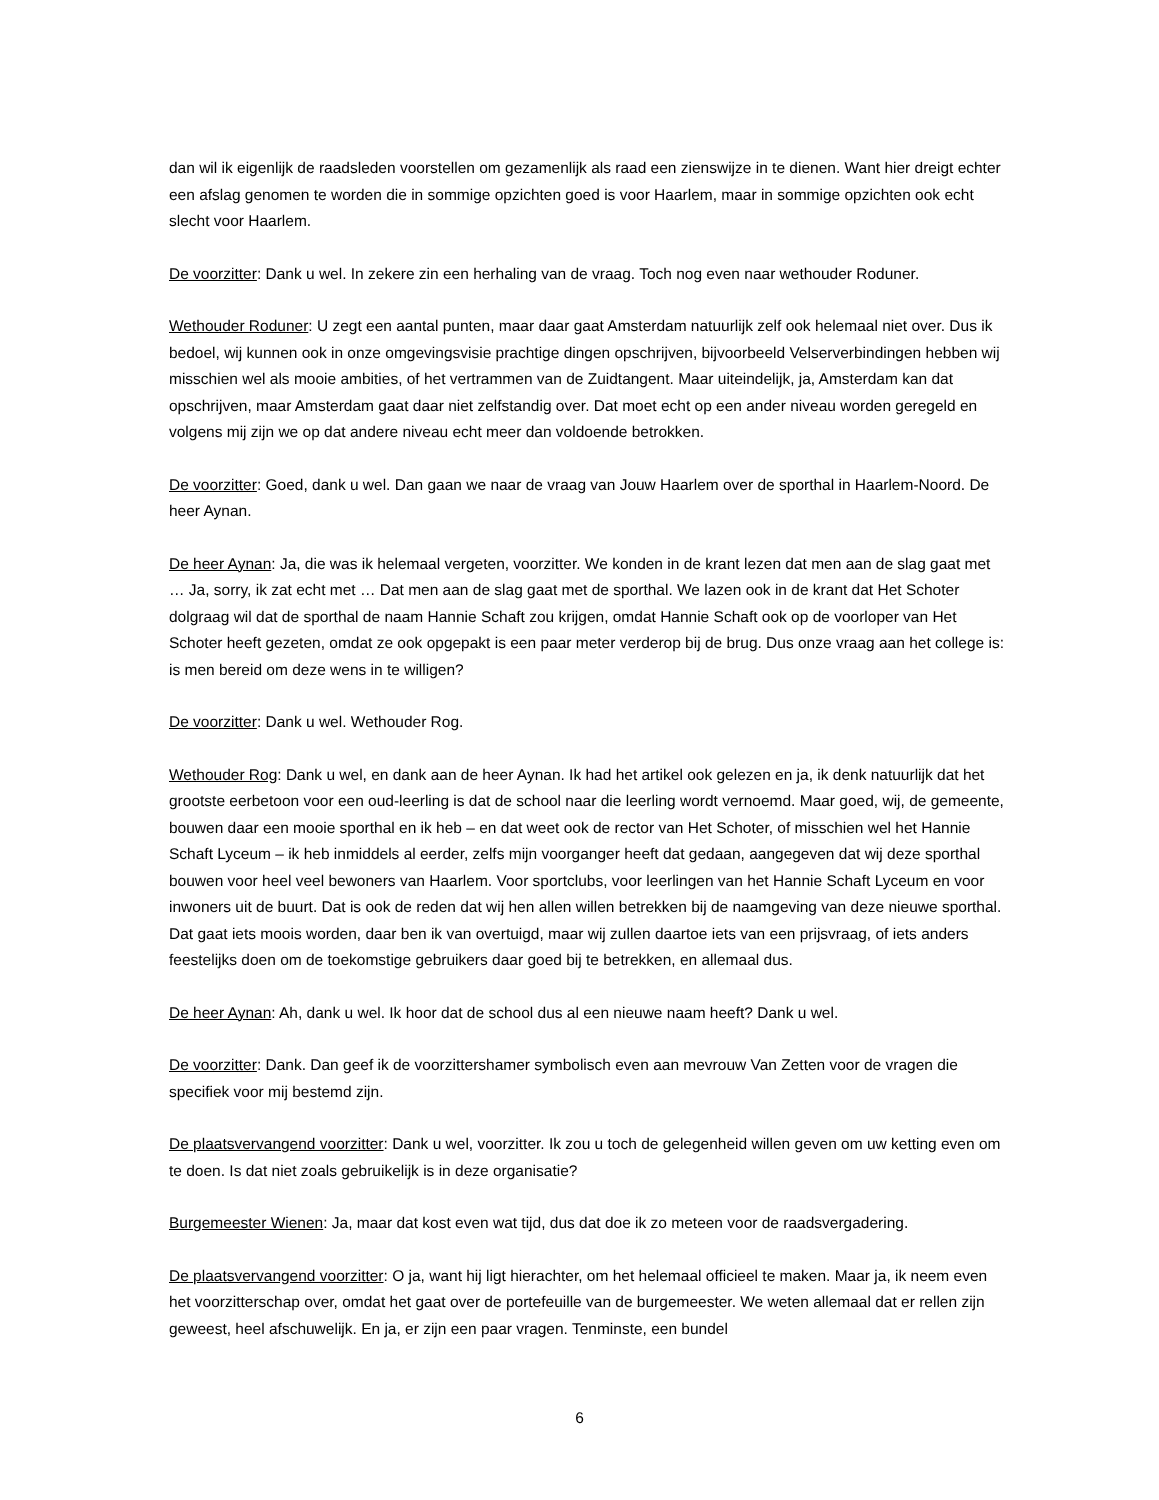dan wil ik eigenlijk de raadsleden voorstellen om gezamenlijk als raad een zienswijze in te dienen. Want hier dreigt echter een afslag genomen te worden die in sommige opzichten goed is voor Haarlem, maar in sommige opzichten ook echt slecht voor Haarlem.
De voorzitter: Dank u wel. In zekere zin een herhaling van de vraag. Toch nog even naar wethouder Roduner.
Wethouder Roduner: U zegt een aantal punten, maar daar gaat Amsterdam natuurlijk zelf ook helemaal niet over. Dus ik bedoel, wij kunnen ook in onze omgevingsvisie prachtige dingen opschrijven, bijvoorbeeld Velserverbindingen hebben wij misschien wel als mooie ambities, of het vertrammen van de Zuidtangent. Maar uiteindelijk, ja, Amsterdam kan dat opschrijven, maar Amsterdam gaat daar niet zelfstandig over. Dat moet echt op een ander niveau worden geregeld en volgens mij zijn we op dat andere niveau echt meer dan voldoende betrokken.
De voorzitter: Goed, dank u wel. Dan gaan we naar de vraag van Jouw Haarlem over de sporthal in Haarlem-Noord. De heer Aynan.
De heer Aynan: Ja, die was ik helemaal vergeten, voorzitter. We konden in de krant lezen dat men aan de slag gaat met … Ja, sorry, ik zat echt met … Dat men aan de slag gaat met de sporthal. We lazen ook in de krant dat Het Schoter dolgraag wil dat de sporthal de naam Hannie Schaft zou krijgen, omdat Hannie Schaft ook op de voorloper van Het Schoter heeft gezeten, omdat ze ook opgepakt is een paar meter verderop bij de brug. Dus onze vraag aan het college is: is men bereid om deze wens in te willigen?
De voorzitter: Dank u wel. Wethouder Rog.
Wethouder Rog: Dank u wel, en dank aan de heer Aynan. Ik had het artikel ook gelezen en ja, ik denk natuurlijk dat het grootste eerbetoon voor een oud-leerling is dat de school naar die leerling wordt vernoemd. Maar goed, wij, de gemeente, bouwen daar een mooie sporthal en ik heb – en dat weet ook de rector van Het Schoter, of misschien wel het Hannie Schaft Lyceum – ik heb inmiddels al eerder, zelfs mijn voorganger heeft dat gedaan, aangegeven dat wij deze sporthal bouwen voor heel veel bewoners van Haarlem. Voor sportclubs, voor leerlingen van het Hannie Schaft Lyceum en voor inwoners uit de buurt. Dat is ook de reden dat wij hen allen willen betrekken bij de naamgeving van deze nieuwe sporthal. Dat gaat iets moois worden, daar ben ik van overtuigd, maar wij zullen daartoe iets van een prijsvraag, of iets anders feestelijks doen om de toekomstige gebruikers daar goed bij te betrekken, en allemaal dus.
De heer Aynan: Ah, dank u wel. Ik hoor dat de school dus al een nieuwe naam heeft? Dank u wel.
De voorzitter: Dank. Dan geef ik de voorzittershamer symbolisch even aan mevrouw Van Zetten voor de vragen die specifiek voor mij bestemd zijn.
De plaatsvervangend voorzitter: Dank u wel, voorzitter. Ik zou u toch de gelegenheid willen geven om uw ketting even om te doen. Is dat niet zoals gebruikelijk is in deze organisatie?
Burgemeester Wienen: Ja, maar dat kost even wat tijd, dus dat doe ik zo meteen voor de raadsvergadering.
De plaatsvervangend voorzitter: O ja, want hij ligt hierachter, om het helemaal officieel te maken. Maar ja, ik neem even het voorzitterschap over, omdat het gaat over de portefeuille van de burgemeester. We weten allemaal dat er rellen zijn geweest, heel afschuwelijk. En ja, er zijn een paar vragen. Tenminste, een bundel
6